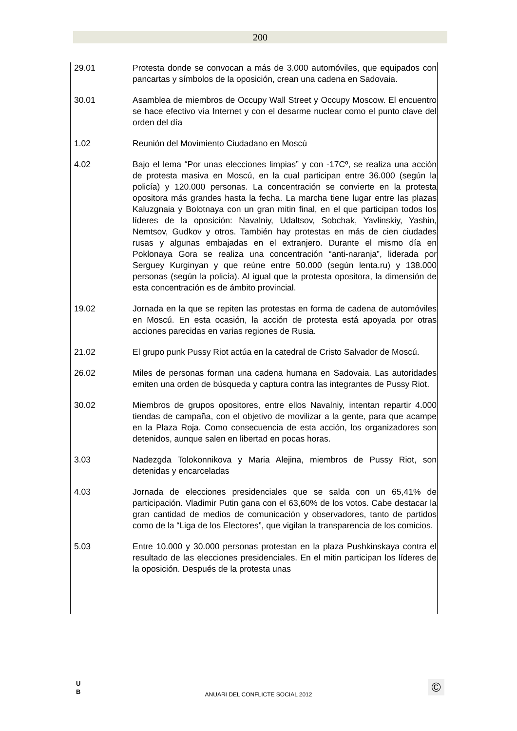200
| 29.01 | Protesta donde se convocan a más de 3.000 automóviles, que equipados con pancartas y símbolos de la oposición, crean una cadena en Sadovaia. |
| 30.01 | Asamblea de miembros de Occupy Wall Street y Occupy Moscow. El encuentro se hace efectivo vía Internet y con el desarme nuclear como el punto clave del orden del día |
| 1.02 | Reunión del Movimiento Ciudadano en Moscú |
| 4.02 | Bajo el lema “Por unas elecciones limpias” y con -17Cº, se realiza una acción de protesta masiva en Moscú, en la cual participan entre 36.000 (según la policía) y 120.000 personas. La concentración se convierte en la protesta opositora más grandes hasta la fecha. La marcha tiene lugar entre las plazas Kaluzgnaia y Bolotnaya con un gran mitin final, en el que participan todos los líderes de la oposición: Navalniy, Udaltsov, Sobchak, Yavlinskiy, Yashin, Nemtsov, Gudkov y otros. También hay protestas en más de cien ciudades rusas y algunas embajadas en el extranjero. Durante el mismo día en Poklonaya Gora se realiza una concentración “anti-naranja”, liderada por Serguey Kurginyan y que reúne entre 50.000 (según lenta.ru) y 138.000 personas (según la policía). Al igual que la protesta opositora, la dimensión de esta concentración es de ámbito provincial. |
| 19.02 | Jornada en la que se repiten las protestas en forma de cadena de automóviles en Moscú. En esta ocasión, la acción de protesta está apoyada por otras acciones parecidas en varias regiones de Rusia. |
| 21.02 | El grupo punk Pussy Riot actúa en la catedral de Cristo Salvador de Moscú. |
| 26.02 | Miles de personas forman una cadena humana en Sadovaia. Las autoridades emiten una orden de búsqueda y captura contra las integrantes de Pussy Riot. |
| 30.02 | Miembros de grupos opositores, entre ellos Navalniy, intentan repartir 4.000 tiendas de campaña, con el objetivo de movilizar a la gente, para que acampe en la Plaza Roja. Como consecuencia de esta acción, los organizadores son detenidos, aunque salen en libertad en pocas horas. |
| 3.03 | Nadezgda Tolokonnikova y Maria Alejina, miembros de Pussy Riot, son detenidas y encarceladas |
| 4.03 | Jornada de elecciones presidenciales que se salda con un 65,41% de participación. Vladimir Putin gana con el 63,60% de los votos. Cabe destacar la gran cantidad de medios de comunicación y observadores, tanto de partidos como de la “Liga de los Electores”, que vigilan la transparencia de los comicios. |
| 5.03 | Entre 10.000 y 30.000 personas protestan en la plaza Pushkinskaya contra el resultado de las elecciones presidenciales. En el mitin participan los líderes de la oposición. Después de la protesta unas |
U
B
ANUARI DEL CONFLICTE SOCIAL 2012
©